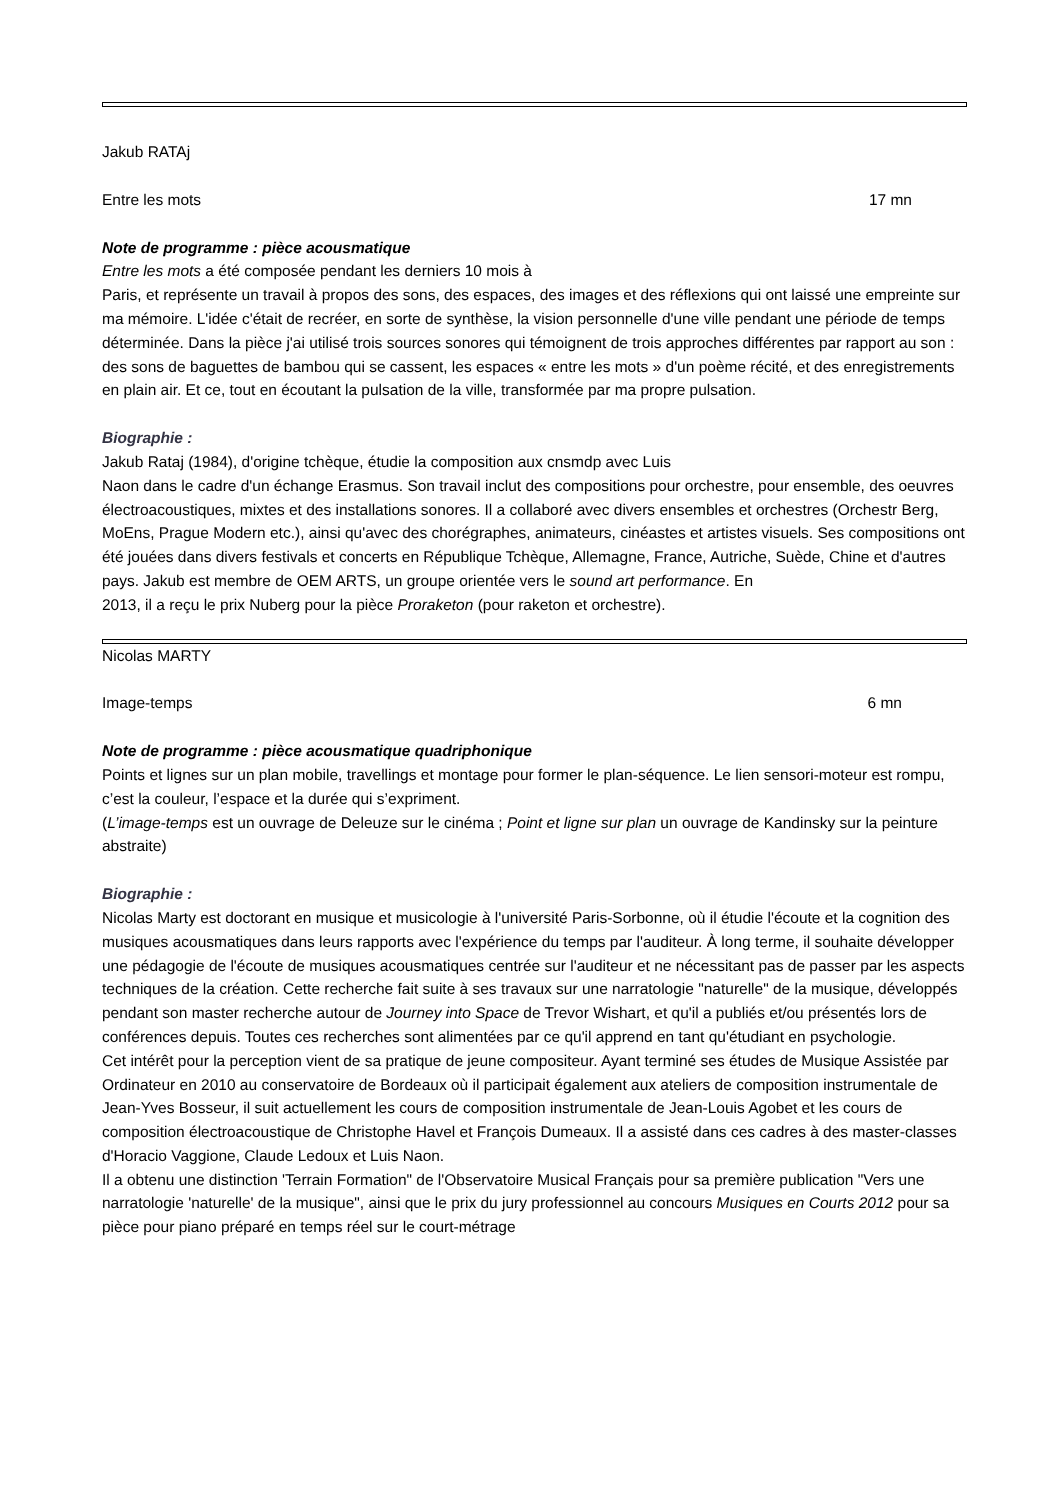Jakub RATAj
Entre les mots 17 mn
Note de programme : pièce acousmatique
Entre les mots a été composée pendant les derniers 10 mois à
Paris, et représente un travail à propos des sons, des espaces, des images et des réflexions qui ont laissé une empreinte sur ma mémoire. L'idée c'était de recréer, en sorte de synthèse, la vision personnelle d'une ville pendant une période de temps déterminée. Dans la pièce j'ai utilisé trois sources sonores qui témoignent de trois approches différentes par rapport au son : des sons de baguettes de bambou qui se cassent, les espaces « entre les mots » d'un poème récité, et des enregistrements en plain air. Et ce, tout en écoutant la pulsation de la ville, transformée par ma propre pulsation.
Biographie :
Jakub Rataj (1984), d'origine tchèque, étudie la composition aux cnsmdp avec Luis
Naon dans le cadre d'un échange Erasmus. Son travail inclut des compositions pour orchestre, pour ensemble, des oeuvres électroacoustiques, mixtes et des installations sonores. Il a collaboré avec divers ensembles et orchestres (Orchestr Berg, MoEns, Prague Modern etc.), ainsi qu'avec des chorégraphes, animateurs, cinéastes et artistes visuels. Ses compositions ont été jouées dans divers festivals et concerts en République Tchèque, Allemagne, France, Autriche, Suède, Chine et d'autres pays. Jakub est membre de OEM ARTS, un groupe orientée vers le sound art performance. En
2013, il a reçu le prix Nuberg pour la pièce Proraketon (pour raketon et orchestre).
Nicolas MARTY
Image-temps 6 mn
Note de programme : pièce acousmatique quadriphonique
Points et lignes sur un plan mobile, travellings et montage pour former le plan-séquence. Le lien sensori-moteur est rompu, c’est la couleur, l’espace et la durée qui s’expriment.
(L’image-temps est un ouvrage de Deleuze sur le cinéma ; Point et ligne sur plan un ouvrage de Kandinsky sur la peinture abstraite)
Biographie :
Nicolas Marty est doctorant en musique et musicologie à l'université Paris-Sorbonne, où il étudie l'écoute et la cognition des musiques acousmatiques dans leurs rapports avec l'expérience du temps par l'auditeur. À long terme, il souhaite développer une pédagogie de l'écoute de musiques acousmatiques centrée sur l'auditeur et ne nécessitant pas de passer par les aspects techniques de la création. Cette recherche fait suite à ses travaux sur une narratologie "naturelle" de la musique, développés pendant son master recherche autour de Journey into Space de Trevor Wishart, et qu'il a publiés et/ou présentés lors de conférences depuis. Toutes ces recherches sont alimentées par ce qu'il apprend en tant qu'étudiant en psychologie.
Cet intérêt pour la perception vient de sa pratique de jeune compositeur. Ayant terminé ses études de Musique Assistée par Ordinateur en 2010 au conservatoire de Bordeaux où il participait également aux ateliers de composition instrumentale de Jean-Yves Bosseur, il suit actuellement les cours de composition instrumentale de Jean-Louis Agobet et les cours de composition électroacoustique de Christophe Havel et François Dumeaux. Il a assisté dans ces cadres à des master-classes d'Horacio Vaggione, Claude Ledoux et Luis Naon.
Il a obtenu une distinction 'Terrain Formation" de l'Observatoire Musical Français pour sa première publication "Vers une narratologie 'naturelle' de la musique", ainsi que le prix du jury professionnel au concours Musiques en Courts 2012 pour sa pièce pour piano préparé en temps réel sur le court-métrage